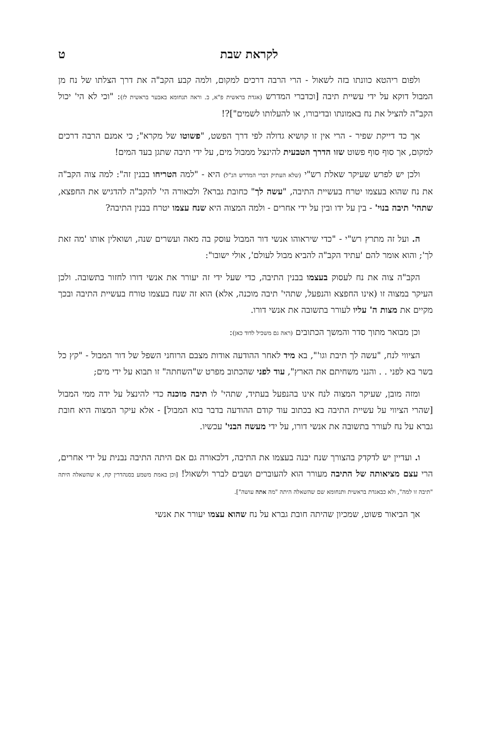לקראת שבת ט
ולפום ריהטא כוונתו בזה לשאול - הרי הרבה דרכים למקום, ולמה קבע הקב"ה את דרך הצלתו של נח מן המבול דוקא על ידי עשיית תיבה [וכדברי המדרש (אגדת בראשית פ"א, ב. וראה תנחומא באבער בראשית לז): "וכי לא הי' יכול הקב"ה להציל את נח באמונתו ובדיבורו, או להעלותו לשמים"]?!
אך כד דייקת שפיר - הרי אין זו קושיא גדולה לפי דרך הפשט, "פשוטו של מקרא"; כי אמנם הרבה דרכים למקום, אך סוף סוף פשוט שזו הדרך הטבעית להינצל ממבול מים, על ידי תיבה שתגן בעד המים!
ולכן יש לפרש שעיקר שאלת רש"י (שלא העתיק דברי המדרש הנ"ל) היא - "למה הטריחו בבנין זה": למה צוה הקב"ה את נח שהוא בעצמו יטרח בעשיית התיבה, "עשה לך" כחובת גברא? ולכאורה הי' להקב"ה להדגיש את החפצא, שתהי' תיבה בנוי' - בין על ידו ובין על ידי אחרים - ולמה המצוה היא שנח עצמו יטרח בבנין התיבה?
ה. ועל זה מתרץ רש"י - "כדי שיראוהו אנשי דור המבול עוסק בה מאה ועשרים שנה, ושואלין אותו 'מה זאת לך'; והוא אומר להם 'עתיד הקב"ה להביא מבול לעולם', אולי ישובו":
הקב"ה צוה את נח לעסוק בעצמו בבנין התיבה, כדי שעל ידי זה יעורר את אנשי דורו לחזור בתשובה. ולכן העיקר במצוה זו (אינו החפצא והנפעל, שתהי' תיבה מוכנה, אלא) הוא זה שנח בעצמו טורח בעשיית התיבה ובכך מקיים את מצות ה' עליו לעורר בתשובה את אנשי דורו.
וכן מבואר מתוך סדר והמשך הכתובים (ראה גם משכיל לדוד כאן):
הציווי לנח, "עשה לך תיבת וגו'", בא מיד לאחר ההודעה אודות מצבם הרוחני השפל של דור המבול - "קץ כל בשר בא לפני . . והנני משחיתם את הארץ", עוד לפני שהכתוב מפרט ש"השחתה" זו תבוא על ידי מים;
ומזה מובן, שעיקר המצוה לנח אינו בהנפעל בעתיד, שתהי' לו תיבה מוכנה כדי להינצל על ידה ממי המבול [שהרי הציווי על עשיית התיבה בא בכתוב עוד קודם ההודעה בדבר בוא המבול] - אלא עיקר המצוה היא חובת גברא על נח לעורר בתשובה את אנשי דורו, על ידי מעשה הבני' עכשיו.
ו. ועדיין יש לדקדק בהצורך שנח יבנה בעצמו את התיבה, דלכאורה גם אם היתה התיבה נבנית על ידי אחרים, הרי עצם מציאותה של התיבה מעורר הוא להעוברים ושבים לברר ולשאול! [וכן באמת משמע בסנהדרין קח, א שהשאלה היתה "תיבה זו למה", ולא כבאגדת בראשית ותנחומא שם שהשאלה היתה "מה אתה עושה"].
אך הביאור פשוט, שמכיון שהיתה חובת גברא על נח שהוא עצמו יעורר את אנשי